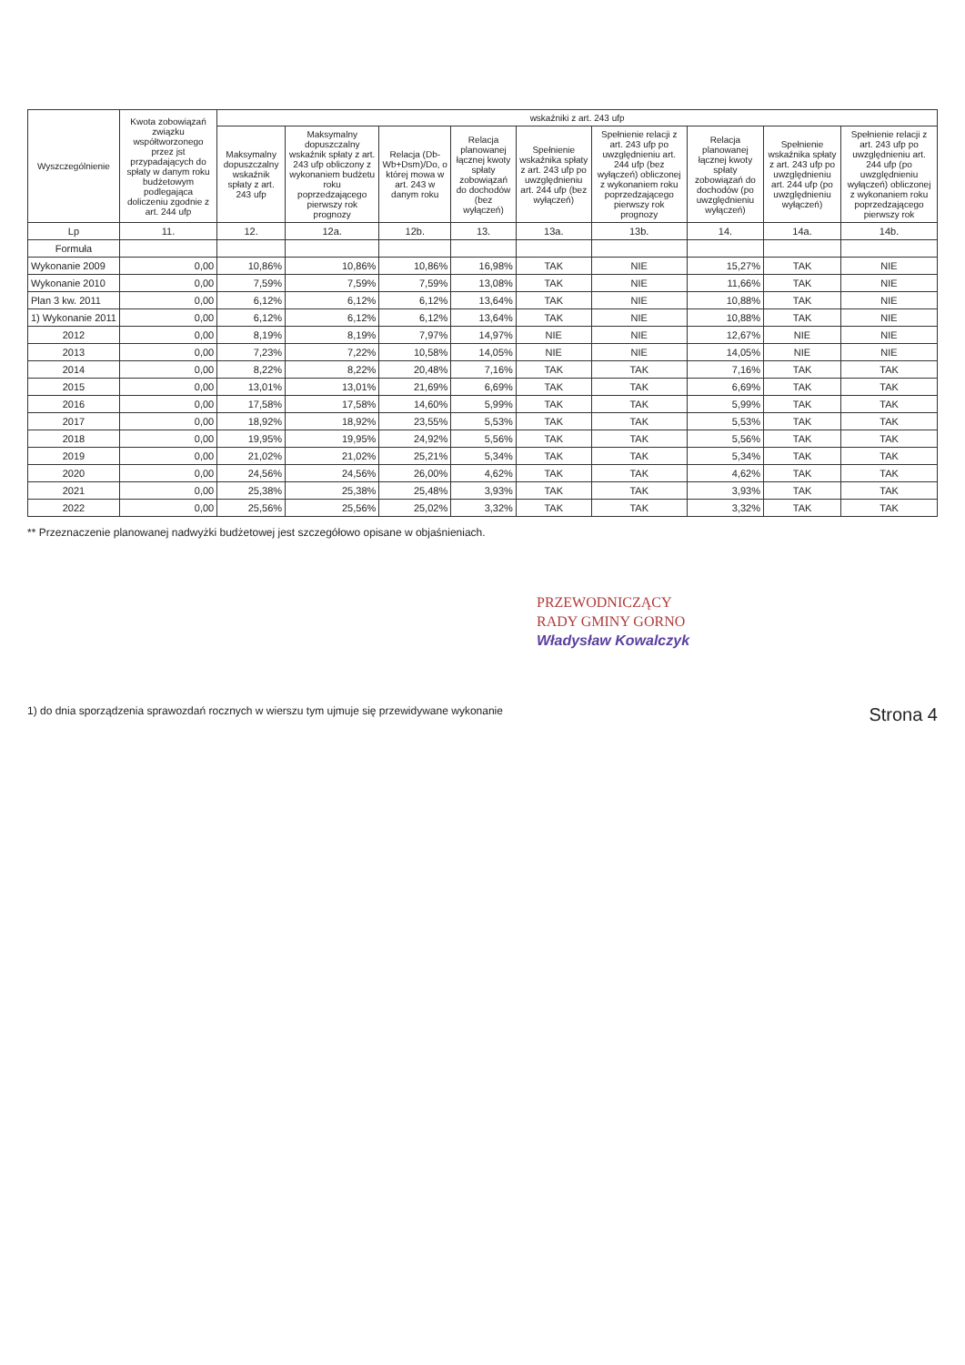| Wyszczególnienie | Kwota zobowiązań związku współtworzonego przez jst przypadających do spłaty w danym roku budżetowym podlegająca doliczeniu zgodnie z art. 244 ufp | wskaźniki z art. 243 ufp | | | | | | | | |
| --- | --- | --- | --- | --- | --- | --- | --- | --- | --- | --- |
| | | Maksymalny dopuszczalny wskaźnik spłaty z art. 243 ufp | Maksymalny dopuszczalny wskaźnik spłaty z art. 243 ufp obliczony z wykonaniem budżetu roku poprzedzającego pierwszy rok prognozy | Relacja (Db-Wb+Dsm)/Do, o której mowa w art. 243 w danym roku | Relacja planowanej łącznej kwoty spłaty zobowiązań do dochodów (bez wyłączeń) | Spełnienie wskaźnika spłaty z art. 243 ufp po uwzględnieniu art. 244 ufp (bez wyłączeń) | Spełnienie relacji z art. 243 ufp po uwzględnieniu art. 244 ufp (bez wyłączeń) obliczonej z wykonaniem roku poprzedzającego pierwszy rok prognozy | Relacja planowanej łącznej kwoty spłaty zobowiązań do dochodów (po uwzględnieniu wyłączeń) | Spełnienie wskaźnika spłaty z art. 243 ufp po uwzględnieniu art. 244 ufp (po uwzględnieniu wyłączeń) | Spełnienie relacji z art. 243 ufp po uwzględnieniu art. 244 ufp (po uwzględnieniu wyłączeń) obliczonej z wykonaniem roku poprzedzającego pierwszy rok |
| Lp | 11. | 12. | 12a. | 12b. | 13. | 13a. | 13b. | 14. | 14a. | 14b. |
| Formuła | | | | | | | | | | |
| Wykonanie 2009 | 0,00 | 10,86% | 10,86% | 10,86% | 16,98% | TAK | NIE | 15,27% | TAK | NIE |
| Wykonanie 2010 | 0,00 | 7,59% | 7,59% | 7,59% | 13,08% | TAK | NIE | 11,66% | TAK | NIE |
| Plan 3 kw. 2011 | 0,00 | 6,12% | 6,12% | 6,12% | 13,64% | TAK | NIE | 10,88% | TAK | NIE |
| 1) Wykonanie 2011 | 0,00 | 6,12% | 6,12% | 6,12% | 13,64% | TAK | NIE | 10,88% | TAK | NIE |
| 2012 | 0,00 | 8,19% | 8,19% | 7,97% | 14,97% | NIE | NIE | 12,67% | NIE | NIE |
| 2013 | 0,00 | 7,23% | 7,22% | 10,58% | 14,05% | NIE | NIE | 14,05% | NIE | NIE |
| 2014 | 0,00 | 8,22% | 8,22% | 20,48% | 7,16% | TAK | TAK | 7,16% | TAK | TAK |
| 2015 | 0,00 | 13,01% | 13,01% | 21,69% | 6,69% | TAK | TAK | 6,69% | TAK | TAK |
| 2016 | 0,00 | 17,58% | 17,58% | 14,60% | 5,99% | TAK | TAK | 5,99% | TAK | TAK |
| 2017 | 0,00 | 18,92% | 18,92% | 23,55% | 5,53% | TAK | TAK | 5,53% | TAK | TAK |
| 2018 | 0,00 | 19,95% | 19,95% | 24,92% | 5,56% | TAK | TAK | 5,56% | TAK | TAK |
| 2019 | 0,00 | 21,02% | 21,02% | 25,21% | 5,34% | TAK | TAK | 5,34% | TAK | TAK |
| 2020 | 0,00 | 24,56% | 24,56% | 26,00% | 4,62% | TAK | TAK | 4,62% | TAK | TAK |
| 2021 | 0,00 | 25,38% | 25,38% | 25,48% | 3,93% | TAK | TAK | 3,93% | TAK | TAK |
| 2022 | 0,00 | 25,56% | 25,56% | 25,02% | 3,32% | TAK | TAK | 3,32% | TAK | TAK |
** Przeznaczenie planowanej nadwyżki budżetowej jest szczegółowo opisane w objaśnieniach.
PRZEWODNICZĄCY
RADY GMINY GORNO
Władysław Kowalczyk
1) do dnia sporządzenia sprawozdań rocznych w wierszu tym ujmuje się przewidywane wykonanie Strona 4